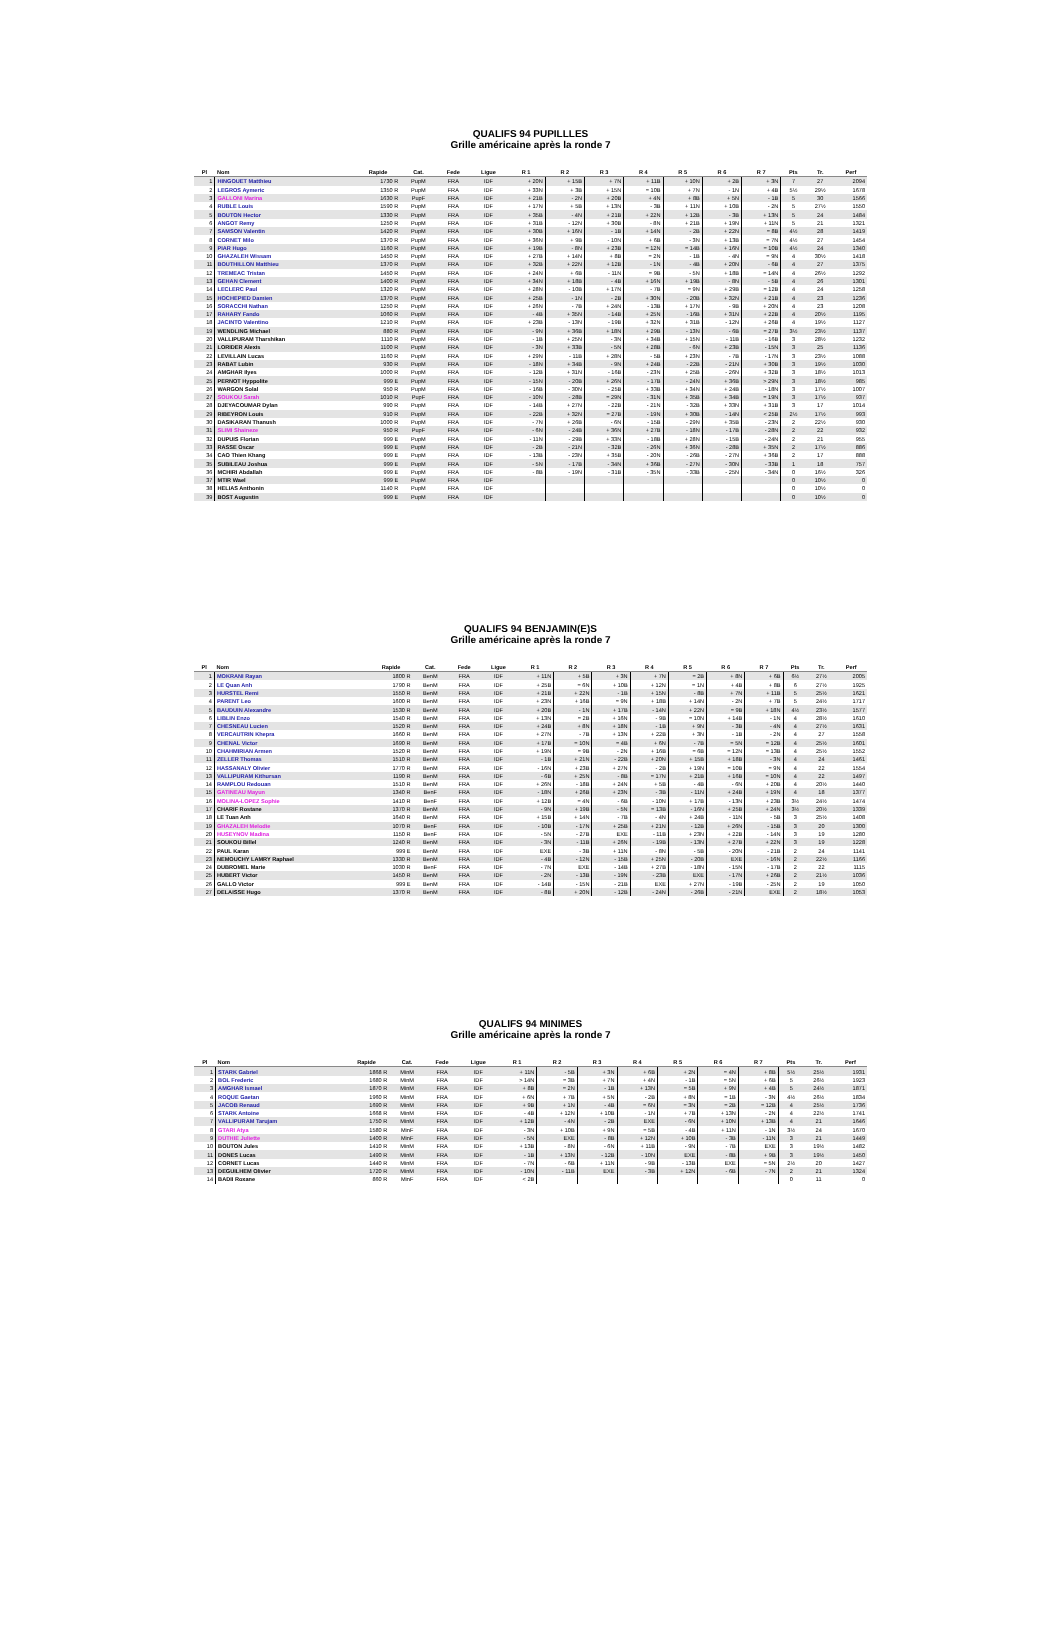QUALIFS 94 PUPILLLES
Grille américaine après la ronde 7
| Pl | Nom | Rapide | Cat. | Fede | Ligue | R 1 | R 2 | R 3 | R 4 | R 5 | R 6 | R 7 | Pts | Tr. | Perf |
| --- | --- | --- | --- | --- | --- | --- | --- | --- | --- | --- | --- | --- | --- | --- | --- |
| 1 | HINGOUET Matthieu | 1730 R | PupM | FRA | IDF | + 20N | + 15B | + 7N | + 11B | + 10N | + 2B | + 3N | 7 | 27 | 2094 |
| 2 | LEGROS Aymeric | 1350 R | PupM | FRA | IDF | + 33N | + 3B | + 15N | = 10B | + 7N | - 1N | + 4B | 5½ | 29½ | 1678 |
| 3 | GALLONI Marina | 1630 R | PupF | FRA | IDF | + 21B | - 2N | + 20B | + 4N | + 8B | + 5N | - 1B | 5 | 30 | 1566 |
| 4 | RUBLE Louis | 1590 R | PupM | FRA | IDF | + 17N | + 5B | + 13N | - 3B | + 11N | + 10B | - 2N | 5 | 27½ | 1550 |
| 5 | BOUTON Hector | 1330 R | PupM | FRA | IDF | + 35B | - 4N | + 21B | + 22N | + 12B | - 3B | + 13N | 5 | 24 | 1484 |
| 6 | ANGOT Remy | 1250 R | PupM | FRA | IDF | + 31B | - 12N | + 30B | - 8N | + 21B | + 19N | + 11N | 5 | 21 | 1321 |
| 7 | SAMSON Valentin | 1420 R | PupM | FRA | IDF | + 30B | + 16N | - 1B | + 14N | - 2B | + 22N | = 8B | 4½ | 28 | 1419 |
| 8 | CORNET Milo | 1370 R | PupM | FRA | IDF | + 36N | + 9B | - 10N | + 6B | - 3N | + 13B | = 7N | 4½ | 27 | 1454 |
| 9 | PIAR Hugo | 1160 R | PupM | FRA | IDF | + 19B | - 8N | + 23B | = 12N | = 14B | + 16N | = 10B | 4½ | 24 | 1340 |
| 10 | GHAZALEH Wissam | 1450 R | PupM | FRA | IDF | + 27B | + 14N | + 8B | = 2N | - 1B | - 4N | = 9N | 4 | 30½ | 1418 |
| 11 | BOUTHILLON Matthieu | 1370 R | PupM | FRA | IDF | + 32B | + 22N | + 12B | - 1N | - 4B | + 20N | - 6B | 4 | 27 | 1375 |
| 12 | TREMEAC Tristan | 1450 R | PupM | FRA | IDF | + 24N | + 6B | - 11N | = 9B | - 5N | + 18B | = 14N | 4 | 26½ | 1292 |
| 13 | GEHAN Clement | 1400 R | PupM | FRA | IDF | + 34N | + 18B | - 4B | + 16N | + 19B | - 8N | - 5B | 4 | 26 | 1301 |
| 14 | LECLERC Paul | 1320 R | PupM | FRA | IDF | + 28N | - 10B | + 17N | - 7B | = 9N | + 29B | = 12B | 4 | 24 | 1258 |
| 15 | HOCHEPIED Damien | 1370 R | PupM | FRA | IDF | + 25B | - 1N | - 2B | + 30N | - 20B | + 32N | + 21B | 4 | 23 | 1236 |
| 16 | SORACCHI Nathan | 1250 R | PupM | FRA | IDF | + 26N | - 7B | + 24N | - 13B | + 17N | - 9B | + 20N | 4 | 23 | 1208 |
| 17 | RAHARY Fando | 1060 R | PupM | FRA | IDF | - 4B | + 35N | - 14B | + 25N | - 16B | + 31N | + 22B | 4 | 20½ | 1195 |
| 18 | JACINTO Valentino | 1210 R | PupM | FRA | IDF | + 23B | - 13N | - 19B | + 32N | + 31B | - 12N | + 26B | 4 | 19½ | 1127 |
| 19 | WENDLING Michael | 880 R | PupM | FRA | IDF | - 9N | + 36B | + 18N | + 29B | - 13N | - 6B | = 27B | 3½ | 23½ | 1137 |
| 20 | VALLIPURAM Tharshikan | 1110 R | PupM | FRA | IDF | - 1B | + 25N | - 3N | + 34B | + 15N | - 11B | - 16B | 3 | 28½ | 1232 |
| 21 | LORIDER Alexis | 1100 R | PupM | FRA | IDF | - 3N | + 33B | - 5N | + 28B | - 6N | + 23B | - 15N | 3 | 25 | 1136 |
| 22 | LEVILLAIN Lucas | 1160 R | PupM | FRA | IDF | + 29N | - 11B | + 28N | - 5B | + 23N | - 7B | - 17N | 3 | 23½ | 1088 |
| 23 | RABAT Lubin | 930 R | PupM | FRA | IDF | - 18N | + 34B | - 9N | + 24B | - 22B | - 21N | + 30B | 3 | 19½ | 1030 |
| 24 | AMGHAR Ilyes | 1000 R | PupM | FRA | IDF | - 12B | + 31N | - 16B | - 23N | + 25B | - 26N | + 32B | 3 | 18½ | 1013 |
| 25 | PERNOT Hyppolite | 999 E | PupM | FRA | IDF | - 15N | - 20B | + 26N | - 17B | - 24N | + 36B | > 29N | 3 | 18½ | 985 |
| 26 | WARGON Solal | 950 R | PupM | FRA | IDF | - 16B | - 30N | - 25B | + 33B | + 34N | + 24B | - 18N | 3 | 17½ | 1007 |
| 27 | SOUKOU Sarah | 1010 R | PupF | FRA | IDF | - 10N | - 28B | = 29N | - 31N | + 35B | + 34B | = 19N | 3 | 17½ | 937 |
| 28 | DJEYACOUMAR Dylan | 990 R | PupM | FRA | IDF | - 14B | + 27N | - 22B | - 21N | - 32B | + 33N | + 31B | 3 | 17 | 1014 |
| 29 | RIBEYRON Louis | 910 R | PupM | FRA | IDF | - 22B | + 32N | = 27B | - 19N | + 30B | - 14N | < 25B | 2½ | 17½ | 993 |
| 30 | DASIKARAN Thanush | 1000 R | PupM | FRA | IDF | - 7N | + 26B | - 6N | - 15B | - 29N | + 35B | - 23N | 2 | 22½ | 930 |
| 31 | SLIMI Shaineze | 950 R | PupF | FRA | IDF | - 6N | - 24B | + 36N | + 27B | - 18N | - 17B | - 28N | 2 | 22 | 932 |
| 32 | DUPUIS Florian | 999 E | PupM | FRA | IDF | - 11N | - 29B | + 33N | - 18B | + 28N | - 15B | - 24N | 2 | 21 | 955 |
| 33 | RASSE Oscar | 999 E | PupM | FRA | IDF | - 2B | - 21N | - 32B | - 26N | + 36N | - 28B | + 35N | 2 | 17½ | 886 |
| 34 | CAO Thien Khang | 999 E | PupM | FRA | IDF | - 13B | - 23N | + 35B | - 20N | - 26B | - 27N | + 36B | 2 | 17 | 888 |
| 35 | SUBILEAU Joshua | 999 E | PupM | FRA | IDF | - 5N | - 17B | - 34N | + 36B | - 27N | - 30N | - 33B | 1 | 18 | 757 |
| 36 | MCHIRI Abdallah | 999 E | PupM | FRA | IDF | - 8B | - 19N | - 31B | - 35N | - 33B | - 25N | - 34N | 0 | 16½ | 326 |
| 37 | MTIR Wael | 999 E | PupM | FRA | IDF | | | | | | | | 0 | 10½ | 0 |
| 38 | HELIAS Anthonin | 1140 R | PupM | FRA | IDF | | | | | | | | 0 | 10½ | 0 |
| 39 | BOST Augustin | 999 E | PupM | FRA | IDF | | | | | | | | 0 | 10½ | 0 |
QUALIFS 94 BENJAMIN(E)S
Grille américaine après la ronde 7
| Pl | Nom | Rapide | Cat. | Fede | Ligue | R 1 | R 2 | R 3 | R 4 | R 5 | R 6 | R 7 | Pts | Tr. | Perf |
| --- | --- | --- | --- | --- | --- | --- | --- | --- | --- | --- | --- | --- | --- | --- | --- |
| 1 | MOKRANI Rayan | 1800 R | BenM | FRA | IDF | + 11N | + 5B | + 3N | + 7N | = 2B | + 8N | + 6B | 6½ | 27½ | 2005 |
| 2 | LE Quan Anh | 1790 R | BenM | FRA | IDF | + 25B | = 6N | + 10B | + 12N | = 1N | + 4B | + 8B | 6 | 27½ | 1925 |
| 3 | HURSTEL Remi | 1550 R | BenM | FRA | IDF | + 21B | + 22N | - 1B | + 15N | - 8B | + 7N | + 11B | 5 | 25½ | 1621 |
| 4 | PARENT Leo | 1600 R | BenM | FRA | IDF | + 23N | + 16B | = 9N | + 18B | + 14N | - 2N | + 7B | 5 | 24½ | 1717 |
| 5 | BAUDUIN Alexandre | 1530 R | BenM | FRA | IDF | + 20B | - 1N | + 17B | - 14N | + 22N | = 9B | + 18N | 4½ | 23½ | 1577 |
| 6 | LIBLIN Enzo | 1540 R | BenM | FRA | IDF | + 13N | = 2B | + 16N | - 9B | = 10N | + 14B | - 1N | 4 | 28½ | 1610 |
| 7 | CHESNEAU Lucien | 1520 R | BenM | FRA | IDF | + 24B | + 8N | + 18N | - 1B | + 9N | - 3B | - 4N | 4 | 27½ | 1631 |
| 8 | VERCAUTRIN Khepra | 1660 R | BenM | FRA | IDF | + 27N | - 7B | + 13N | + 22B | + 3N | - 1B | - 2N | 4 | 27 | 1558 |
| 9 | CHENAL Victor | 1690 R | BenM | FRA | IDF | + 17B | = 10N | = 4B | + 6N | - 7B | = 5N | = 12B | 4 | 25½ | 1601 |
| 10 | CHAHMIRIAN Armen | 1520 R | BenM | FRA | IDF | + 19N | = 9B | - 2N | + 16B | = 6B | = 12N | = 13B | 4 | 25½ | 1552 |
| 11 | ZELLER Thomas | 1510 R | BenM | FRA | IDF | - 1B | + 21N | - 22B | + 20N | + 15B | + 18B | - 3N | 4 | 24 | 1461 |
| 12 | HASSANALY Olivier | 1770 R | BenM | FRA | IDF | - 16N | + 23B | + 27N | - 2B | + 19N | = 10B | = 9N | 4 | 22 | 1554 |
| 13 | VALLIPURAM Kithursan | 1190 R | BenM | FRA | IDF | - 6B | + 25N | - 8B | = 17N | + 21B | + 16B | = 10N | 4 | 22 | 1497 |
| 14 | RAMPLOU Redouan | 1510 R | BenM | FRA | IDF | + 26N | - 18B | + 24N | + 5B | - 4B | - 6N | + 20B | 4 | 20½ | 1440 |
| 15 | GATINEAU Mayun | 1340 R | BenF | FRA | IDF | - 18N | + 26B | + 23N | - 3B | - 11N | + 24B | + 19N | 4 | 18 | 1377 |
| 16 | MOLINA-LOPEZ Sophie | 1410 R | BenF | FRA | IDF | + 12B | = 4N | - 6B | - 10N | + 17B | - 13N | + 23B | 3½ | 24½ | 1474 |
| 17 | CHARIF Rostane | 1370 R | BenM | FRA | IDF | - 9N | + 19B | - 5N | = 13B | - 16N | + 25B | + 24N | 3½ | 20½ | 1339 |
| 18 | LE Tuan Anh | 1640 R | BenM | FRA | IDF | + 15B | + 14N | - 7B | - 4N | + 24B | - 11N | - 5B | 3 | 25½ | 1408 |
| 19 | GHAZALEH Melodie | 1070 R | BenF | FRA | IDF | - 10B | - 17N | + 25B | + 21N | - 12B | + 26N | - 15B | 3 | 20 | 1300 |
| 20 | HUSEYNOV Madina | 1150 R | BenF | FRA | IDF | - 5N | - 27B | EXE | - 11B | + 23N | + 22B | - 14N | 3 | 19 | 1280 |
| 21 | SOUKOU Billel | 1240 R | BenM | FRA | IDF | - 3N | - 11B | + 26N | - 19B | - 13N | + 27B | + 22N | 3 | 19 | 1228 |
| 22 | PAUL Karan | 999 E | BenM | FRA | IDF | EXE | - 3B | + 11N | - 8N | - 5B | - 20N | - 21B | 2 | 24 | 1141 |
| 23 | NEMOUCHY LAMRY Raphael | 1330 R | BenM | FRA | IDF | - 4B | - 12N | - 15B | + 25N | - 20B | EXE | - 16N | 2 | 22½ | 1166 |
| 24 | DUBROMEL Marie | 1030 R | BenF | FRA | IDF | - 7N | EXE | - 14B | + 27B | - 18N | - 15N | - 17B | 2 | 22 | 1115 |
| 25 | HUBERT Victor | 1450 R | BenM | FRA | IDF | - 2N | - 13B | - 19N | - 23B | EXE | - 17N | + 26B | 2 | 21½ | 1036 |
| 26 | GALLO Victor | 999 E | BenM | FRA | IDF | - 14B | - 15N | - 21B | EXE | + 27N | - 19B | - 25N | 2 | 19 | 1050 |
| 27 | DELAISSE Hugo | 1370 R | BenM | FRA | IDF | - 8B | + 20N | - 12B | - 24N | - 26B | - 21N | EXE | 2 | 18½ | 1053 |
QUALIFS 94 MINIMES
Grille américaine après la ronde 7
| Pl | Nom | Rapide | Cat. | Fede | Ligue | R 1 | R 2 | R 3 | R 4 | R 5 | R 6 | R 7 | Pts | Tr. | Perf |
| --- | --- | --- | --- | --- | --- | --- | --- | --- | --- | --- | --- | --- | --- | --- | --- |
| 1 | STARK Gabriel | 1868 R | MinM | FRA | IDF | + 11N | - 5B | + 3N | + 6B | + 2N | = 4N | + 8B | 5½ | 25½ | 1931 |
| 2 | BOL Frederic | 1680 R | MinM | FRA | IDF | > 14N | = 3B | + 7N | + 4N | - 1B | = 5N | + 6B | 5 | 26½ | 1923 |
| 3 | AMGHAR Ismael | 1870 R | MinM | FRA | IDF | + 8B | = 2N | - 1B | + 13N | = 5B | + 9N | + 4B | 5 | 24½ | 1871 |
| 4 | ROQUE Gaetan | 1960 R | MinM | FRA | IDF | + 6N | + 7B | + 5N | - 2B | + 8N | = 1B | - 3N | 4½ | 26½ | 1834 |
| 5 | JACOB Renaud | 1690 R | MinM | FRA | IDF | + 9B | + 1N | - 4B | = 6N | = 3N | = 2B | = 12B | 4 | 25½ | 1736 |
| 6 | STARK Antoine | 1668 R | MinM | FRA | IDF | - 4B | + 12N | + 10B | - 1N | + 7B | + 13N | - 2N | 4 | 22½ | 1741 |
| 7 | VALLIPURAM Tarujam | 1750 R | MinM | FRA | IDF | + 12B | - 4N | - 2B | EXE | - 6N | + 10N | + 13B | 4 | 21 | 1646 |
| 8 | GTARI Atya | 1580 R | MinF | FRA | IDF | - 3N | + 10B | + 9N | = 5B | - 4B | + 11N | - 1N | 3½ | 24 | 1670 |
| 9 | DUTHIE Juliette | 1400 R | MinF | FRA | IDF | - 5N | EXE | - 8B | + 12N | + 10B | - 3B | - 11N | 3 | 21 | 1449 |
| 10 | BOUTON Jules | 1410 R | MinM | FRA | IDF | + 13B | - 8N | - 6N | + 11B | - 9N | - 7B | EXE | 3 | 19½ | 1482 |
| 11 | DONES Lucas | 1490 R | MinM | FRA | IDF | - 1B | + 13N | - 12B | - 10N | EXE | - 8B | + 9B | 3 | 19½ | 1450 |
| 12 | CORNET Lucas | 1440 R | MinM | FRA | IDF | - 7N | - 6B | + 11N | - 9B | - 13B | EXE | = 5N | 2½ | 20 | 1427 |
| 13 | DEGUILHEM Olivier | 1720 R | MinM | FRA | IDF | - 10N | - 11B | EXE | - 3B | + 12N | - 6B | - 7N | 2 | 21 | 1324 |
| 14 | BADII Roxane | 860 R | MinF | FRA | IDF | < 2B | | | | | | | 0 | 11 | 0 |